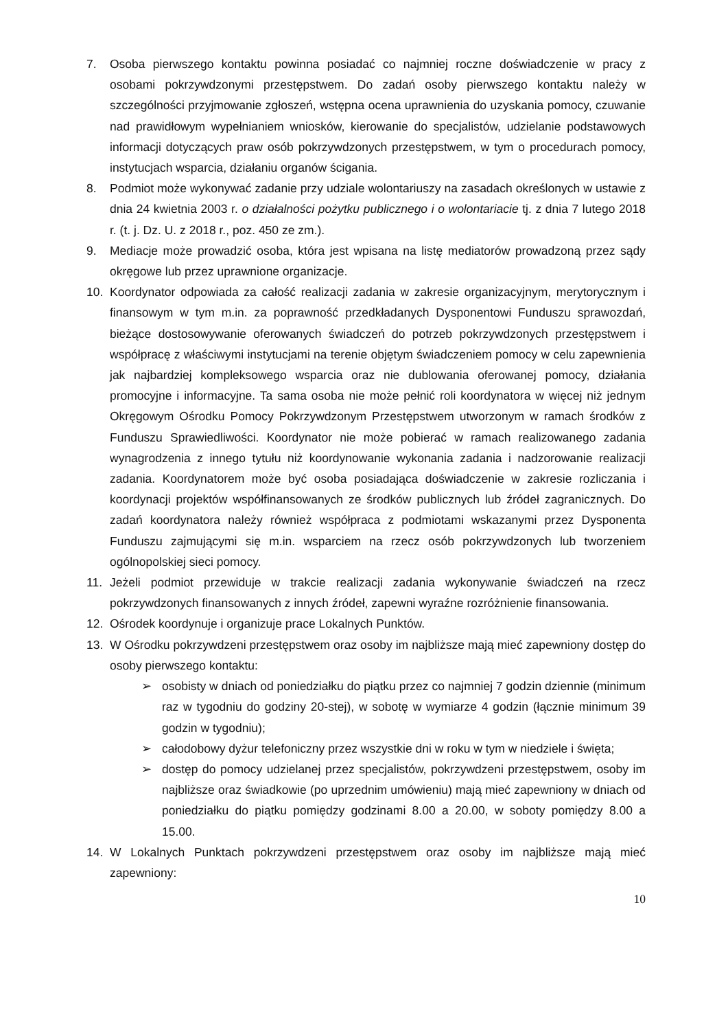7. Osoba pierwszego kontaktu powinna posiadać co najmniej roczne doświadczenie w pracy z osobami pokrzywdzonymi przestępstwem. Do zadań osoby pierwszego kontaktu należy w szczególności przyjmowanie zgłoszeń, wstępna ocena uprawnienia do uzyskania pomocy, czuwanie nad prawidłowym wypełnianiem wniosków, kierowanie do specjalistów, udzielanie podstawowych informacji dotyczących praw osób pokrzywdzonych przestępstwem, w tym o procedurach pomocy, instytucjach wsparcia, działaniu organów ścigania.
8. Podmiot może wykonywać zadanie przy udziale wolontariuszy na zasadach określonych w ustawie z dnia 24 kwietnia 2003 r. o działalności pożytku publicznego i o wolontariacie tj. z dnia 7 lutego 2018 r. (t. j. Dz. U. z 2018 r., poz. 450 ze zm.).
9. Mediacje może prowadzić osoba, która jest wpisana na listę mediatorów prowadzoną przez sądy okręgowe lub przez uprawnione organizacje.
10. Koordynator odpowiada za całość realizacji zadania w zakresie organizacyjnym, merytorycznym i finansowym w tym m.in. za poprawność przedkładanych Dysponentowi Funduszu sprawozdań, bieżące dostosowywanie oferowanych świadczeń do potrzeb pokrzywdzonych przestępstwem i współpracę z właściwymi instytucjami na terenie objętym świadczeniem pomocy w celu zapewnienia jak najbardziej kompleksowego wsparcia oraz nie dublowania oferowanej pomocy, działania promocyjne i informacyjne. Ta sama osoba nie może pełnić roli koordynatora w więcej niż jednym Okręgowym Ośrodku Pomocy Pokrzywdzonym Przestępstwem utworzonym w ramach środków z Funduszu Sprawiedliwości. Koordynator nie może pobierać w ramach realizowanego zadania wynagrodzenia z innego tytułu niż koordynowanie wykonania zadania i nadzorowanie realizacji zadania. Koordynatorem może być osoba posiadająca doświadczenie w zakresie rozliczania i koordynacji projektów współfinansowanych ze środków publicznych lub źródeł zagranicznych. Do zadań koordynatora należy również współpraca z podmiotami wskazanymi przez Dysponenta Funduszu zajmującymi się m.in. wsparciem na rzecz osób pokrzywdzonych lub tworzeniem ogólnopolskiej sieci pomocy.
11. Jeżeli podmiot przewiduje w trakcie realizacji zadania wykonywanie świadczeń na rzecz pokrzywdzonych finansowanych z innych źródeł, zapewni wyraźne rozróżnienie finansowania.
12. Ośrodek koordynuje i organizuje prace Lokalnych Punktów.
13. W Ośrodku pokrzywdzeni przestępstwem oraz osoby im najbliższe mają mieć zapewniony dostęp do osoby pierwszego kontaktu:
➢ osobisty w dniach od poniedziałku do piątku przez co najmniej 7 godzin dziennie (minimum raz w tygodniu do godziny 20-stej), w sobotę w wymiarze 4 godzin (łącznie minimum 39 godzin w tygodniu);
➢ całodobowy dyżur telefoniczny przez wszystkie dni w roku w tym w niedziele i święta;
➢ dostęp do pomocy udzielanej przez specjalistów, pokrzywdzeni przestępstwem, osoby im najbliższe oraz świadkowie (po uprzednim umówieniu) mają mieć zapewniony w dniach od poniedziałku do piątku pomiędzy godzinami 8.00 a 20.00, w soboty pomiędzy 8.00 a 15.00.
14. W Lokalnych Punktach pokrzywdzeni przestępstwem oraz osoby im najbliższe mają mieć zapewniony:
10